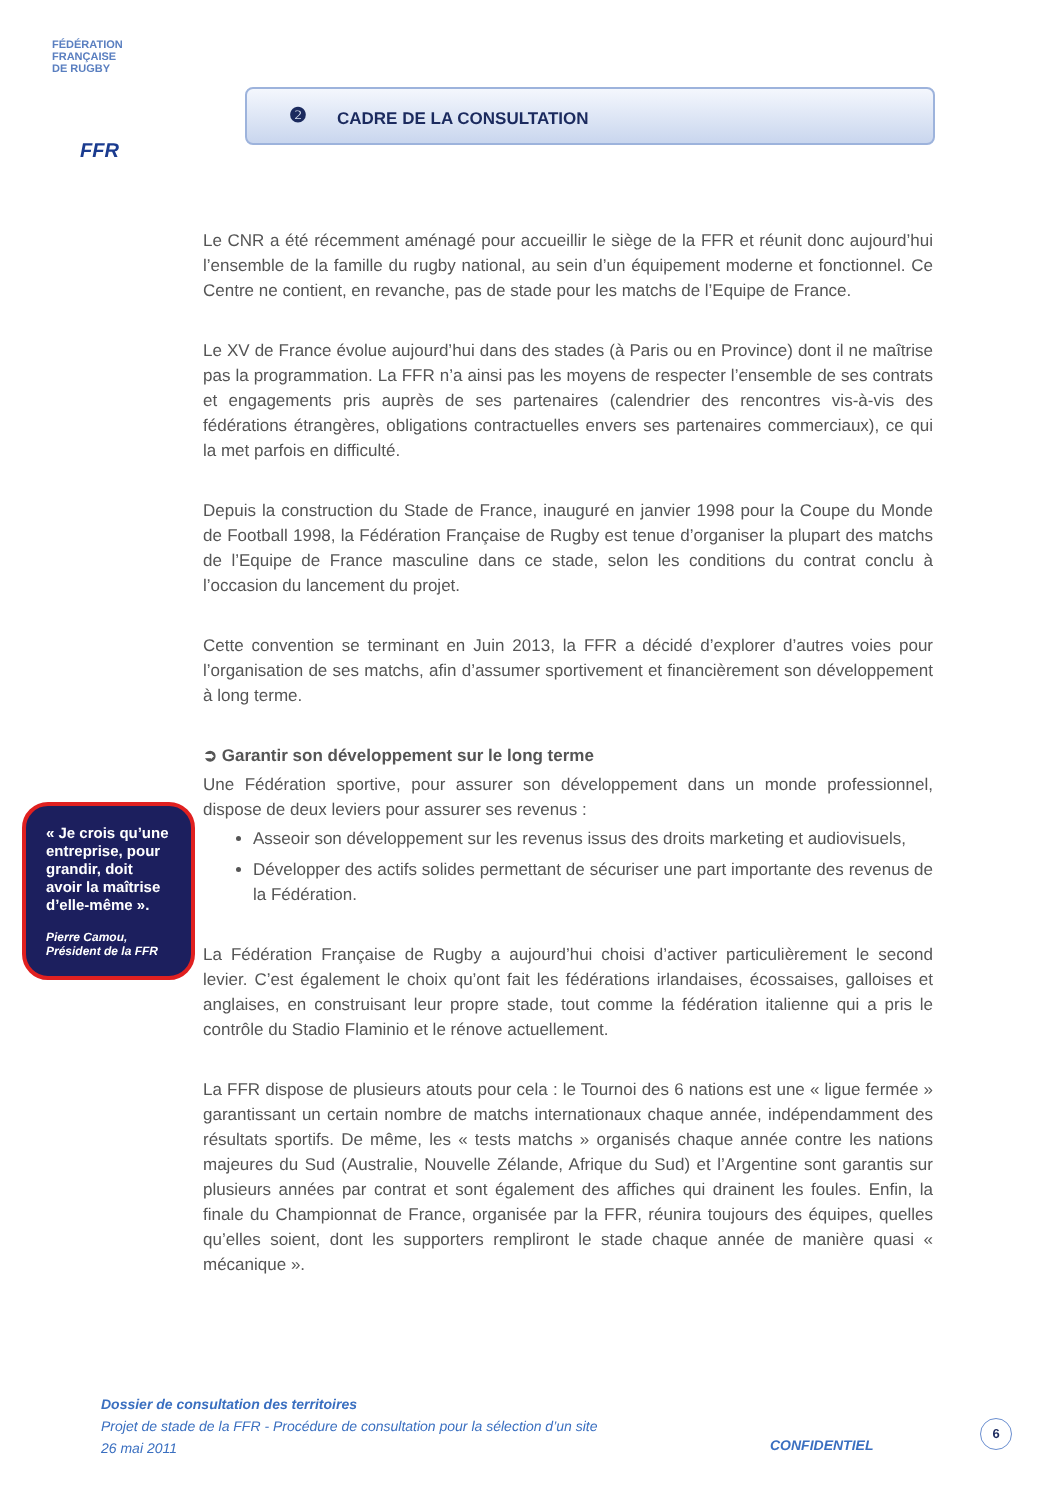FÉDÉRATION
FRANÇAISE
DE RUGBY
FFR
❷
CADRE DE LA CONSULTATION
Le CNR a été récemment aménagé pour accueillir le siège de la FFR et réunit donc aujourd’hui l’ensemble de la famille du rugby national, au sein d’un équipement moderne et fonctionnel. Ce Centre ne contient, en revanche, pas de stade pour les matchs de l’Equipe de France.
Le XV de France évolue aujourd’hui dans des stades (à Paris ou en Province) dont il ne maîtrise pas la programmation. La FFR n’a ainsi pas les moyens de respecter l’ensemble de ses contrats et engagements pris auprès de ses partenaires (calendrier des rencontres vis-à-vis des fédérations étrangères, obligations contractuelles envers ses partenaires commerciaux), ce qui la met parfois en difficulté.
Depuis la construction du Stade de France, inauguré en janvier 1998 pour la Coupe du Monde de Football 1998, la Fédération Française de Rugby est tenue d’organiser la plupart des matchs de l’Equipe de France masculine dans ce stade, selon les conditions du contrat conclu à l’occasion du lancement du projet.
Cette convention se terminant en Juin 2013, la FFR a décidé d’explorer d’autres voies pour l’organisation de ses matchs, afin d’assumer sportivement et financièrement son développement à long terme.
➲ Garantir son développement sur le long terme
Une Fédération sportive, pour assurer son développement dans un monde professionnel, dispose de deux leviers pour assurer ses revenus :
Asseoir son développement sur les revenus issus des droits marketing et audiovisuels,
Développer des actifs solides permettant de sécuriser une part importante des revenus de la Fédération.
La Fédération Française de Rugby a aujourd’hui choisi d’activer particulièrement le second levier. C’est également le choix qu’ont fait les fédérations irlandaises, écossaises, galloises et anglaises, en construisant leur propre stade, tout comme la fédération italienne qui a pris le contrôle du Stadio Flaminio et le rénove actuellement.
La FFR dispose de plusieurs atouts pour cela : le Tournoi des 6 nations est une « ligue fermée » garantissant un certain nombre de matchs internationaux chaque année, indépendamment des résultats sportifs. De même, les « tests matchs » organisés chaque année contre les nations majeures du Sud (Australie, Nouvelle Zélande, Afrique du Sud) et l’Argentine sont garantis sur plusieurs années par contrat et sont également des affiches qui drainent les foules. Enfin, la finale du Championnat de France, organisée par la FFR, réunira toujours des équipes, quelles qu’elles soient, dont les supporters rempliront le stade chaque année de manière quasi « mécanique ».
« Je crois qu’une entreprise, pour grandir, doit avoir la maîtrise d’elle-même ».
Pierre Camou, Président de la FFR
Dossier de consultation des territoires
Projet de stade de la FFR - Procédure de consultation pour la sélection d’un site
26 mai 2011
CONFIDENTIEL
6